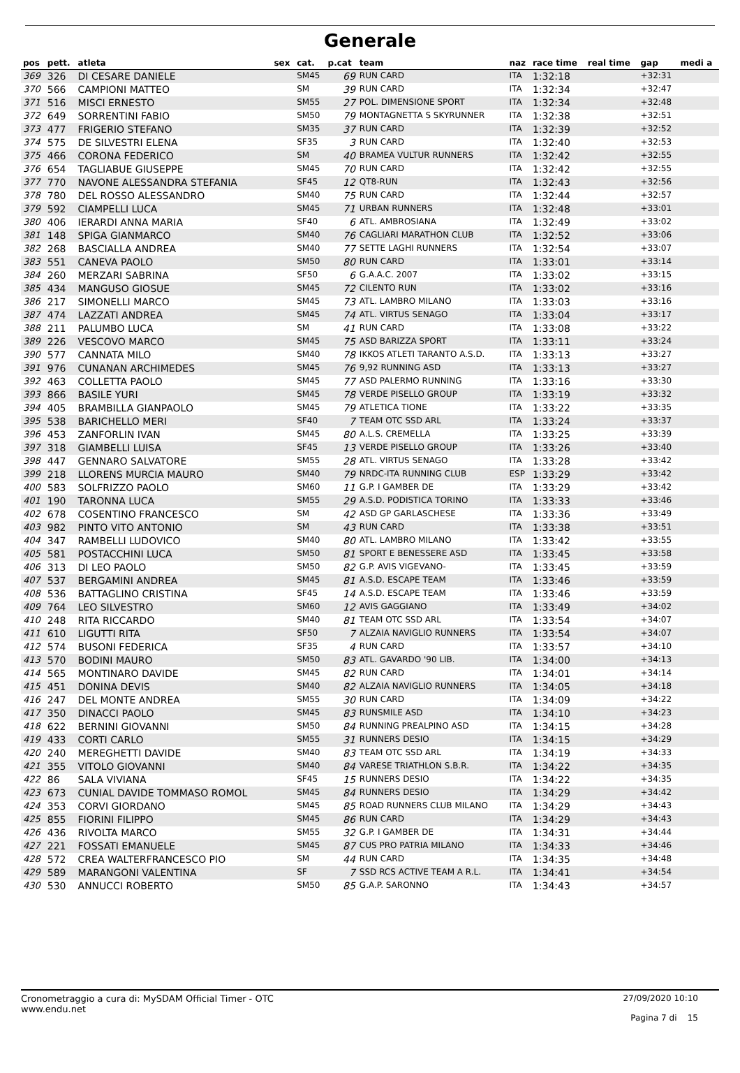Generale
| pos | pett. | atleta | sex | cat. | p.cat | team | naz | race time | real time | gap | medi a |
| --- | --- | --- | --- | --- | --- | --- | --- | --- | --- | --- | --- |
| 369 | 326 | DI CESARE DANIELE | | SM45 | 69 | RUN CARD | ITA | 1:32:18 | | +32:31 | |
| 370 | 566 | CAMPIONI MATTEO | | SM | 39 | RUN CARD | ITA | 1:32:34 | | +32:47 | |
| 371 | 516 | MISCI ERNESTO | | SM55 | 27 | POL. DIMENSIONE SPORT | ITA | 1:32:34 | | +32:48 | |
| 372 | 649 | SORRENTINI FABIO | | SM50 | 79 | MONTAGNETTA S SKYRUNNER | ITA | 1:32:38 | | +32:51 | |
| 373 | 477 | FRIGERIO STEFANO | | SM35 | 37 | RUN CARD | ITA | 1:32:39 | | +32:52 | |
| 374 | 575 | DE SILVESTRI ELENA | | SF35 | 3 | RUN CARD | ITA | 1:32:40 | | +32:53 | |
| 375 | 466 | CORONA FEDERICO | | SM | 40 | BRAMEA VULTUR RUNNERS | ITA | 1:32:42 | | +32:55 | |
| 376 | 654 | TAGLIABUE GIUSEPPE | | SM45 | 70 | RUN CARD | ITA | 1:32:42 | | +32:55 | |
| 377 | 770 | NAVONE ALESSANDRA STEFANIA | | SF45 | 12 | QT8-RUN | ITA | 1:32:43 | | +32:56 | |
| 378 | 780 | DEL ROSSO ALESSANDRO | | SM40 | 75 | RUN CARD | ITA | 1:32:44 | | +32:57 | |
| 379 | 592 | CIAMPELLI LUCA | | SM45 | 71 | URBAN RUNNERS | ITA | 1:32:48 | | +33:01 | |
| 380 | 406 | IERARDI ANNA MARIA | | SF40 | 6 | ATL. AMBROSIANA | ITA | 1:32:49 | | +33:02 | |
| 381 | 148 | SPIGA GIANMARCO | | SM40 | 76 | CAGLIARI MARATHON CLUB | ITA | 1:32:52 | | +33:06 | |
| 382 | 268 | BASCIALLA ANDREA | | SM40 | 77 | SETTE LAGHI RUNNERS | ITA | 1:32:54 | | +33:07 | |
| 383 | 551 | CANEVA PAOLO | | SM50 | 80 | RUN CARD | ITA | 1:33:01 | | +33:14 | |
| 384 | 260 | MERZARI SABRINA | | SF50 | 6 | G.A.A.C. 2007 | ITA | 1:33:02 | | +33:15 | |
| 385 | 434 | MANGUSO GIOSUE | | SM45 | 72 | CILENTO RUN | ITA | 1:33:02 | | +33:16 | |
| 386 | 217 | SIMONELLI MARCO | | SM45 | 73 | ATL. LAMBRO MILANO | ITA | 1:33:03 | | +33:16 | |
| 387 | 474 | LAZZATI ANDREA | | SM45 | 74 | ATL. VIRTUS SENAGO | ITA | 1:33:04 | | +33:17 | |
| 388 | 211 | PALUMBO LUCA | | SM | 41 | RUN CARD | ITA | 1:33:08 | | +33:22 | |
| 389 | 226 | VESCOVO MARCO | | SM45 | 75 | ASD BARIZZA SPORT | ITA | 1:33:11 | | +33:24 | |
| 390 | 577 | CANNATA MILO | | SM40 | 78 | IKKOS ATLETI TARANTO A.S.D. | ITA | 1:33:13 | | +33:27 | |
| 391 | 976 | CUNANAN ARCHIMEDES | | SM45 | 76 | 9,92 RUNNING ASD | ITA | 1:33:13 | | +33:27 | |
| 392 | 463 | COLLETTA PAOLO | | SM45 | 77 | ASD PALERMO RUNNING | ITA | 1:33:16 | | +33:30 | |
| 393 | 866 | BASILE YURI | | SM45 | 78 | VERDE PISELLO GROUP | ITA | 1:33:19 | | +33:32 | |
| 394 | 405 | BRAMBILLA GIANPAOLO | | SM45 | 79 | ATLETICA TIONE | ITA | 1:33:22 | | +33:35 | |
| 395 | 538 | BARICHELLO MERI | | SF40 | 7 | TEAM OTC SSD ARL | ITA | 1:33:24 | | +33:37 | |
| 396 | 453 | ZANFORLIN IVAN | | SM45 | 80 | A.L.S. CREMELLA | ITA | 1:33:25 | | +33:39 | |
| 397 | 318 | GIAMBELLI LUISA | | SF45 | 13 | VERDE PISELLO GROUP | ITA | 1:33:26 | | +33:40 | |
| 398 | 447 | GENNARO SALVATORE | | SM55 | 28 | ATL. VIRTUS SENAGO | ITA | 1:33:28 | | +33:42 | |
| 399 | 218 | LLORENS MURCIA MAURO | | SM40 | 79 | NRDC-ITA RUNNING CLUB | ESP | 1:33:29 | | +33:42 | |
| 400 | 583 | SOLFRIZZO PAOLO | | SM60 | 11 | G.P. I GAMBER DE | ITA | 1:33:29 | | +33:42 | |
| 401 | 190 | TARONNA LUCA | | SM55 | 29 | A.S.D. PODISTICA TORINO | ITA | 1:33:33 | | +33:46 | |
| 402 | 678 | COSENTINO FRANCESCO | | SM | 42 | ASD GP GARLASCHESE | ITA | 1:33:36 | | +33:49 | |
| 403 | 982 | PINTO VITO ANTONIO | | SM | 43 | RUN CARD | ITA | 1:33:38 | | +33:51 | |
| 404 | 347 | RAMBELLI LUDOVICO | | SM40 | 80 | ATL. LAMBRO MILANO | ITA | 1:33:42 | | +33:55 | |
| 405 | 581 | POSTACCHINI LUCA | | SM50 | 81 | SPORT E BENESSERE ASD | ITA | 1:33:45 | | +33:58 | |
| 406 | 313 | DI LEO PAOLO | | SM50 | 82 | G.P. AVIS VIGEVANO- | ITA | 1:33:45 | | +33:59 | |
| 407 | 537 | BERGAMINI ANDREA | | SM45 | 81 | A.S.D. ESCAPE TEAM | ITA | 1:33:46 | | +33:59 | |
| 408 | 536 | BATTAGLINO CRISTINA | | SF45 | 14 | A.S.D. ESCAPE TEAM | ITA | 1:33:46 | | +33:59 | |
| 409 | 764 | LEO SILVESTRO | | SM60 | 12 | AVIS GAGGIANO | ITA | 1:33:49 | | +34:02 | |
| 410 | 248 | RITA RICCARDO | | SM40 | 81 | TEAM OTC SSD ARL | ITA | 1:33:54 | | +34:07 | |
| 411 | 610 | LIGUTTI RITA | | SF50 | 7 | ALZAIA NAVIGLIO RUNNERS | ITA | 1:33:54 | | +34:07 | |
| 412 | 574 | BUSONI FEDERICA | | SF35 | 4 | RUN CARD | ITA | 1:33:57 | | +34:10 | |
| 413 | 570 | BODINI MAURO | | SM50 | 83 | ATL. GAVARDO '90 LIB. | ITA | 1:34:00 | | +34:13 | |
| 414 | 565 | MONTINARO DAVIDE | | SM45 | 82 | RUN CARD | ITA | 1:34:01 | | +34:14 | |
| 415 | 451 | DONINA DEVIS | | SM40 | 82 | ALZAIA NAVIGLIO RUNNERS | ITA | 1:34:05 | | +34:18 | |
| 416 | 247 | DEL MONTE ANDREA | | SM55 | 30 | RUN CARD | ITA | 1:34:09 | | +34:22 | |
| 417 | 350 | DINACCI PAOLO | | SM45 | 83 | RUNSMILE ASD | ITA | 1:34:10 | | +34:23 | |
| 418 | 622 | BERNINI GIOVANNI | | SM50 | 84 | RUNNING PREALPINO ASD | ITA | 1:34:15 | | +34:28 | |
| 419 | 433 | CORTI CARLO | | SM55 | 31 | RUNNERS DESIO | ITA | 1:34:15 | | +34:29 | |
| 420 | 240 | MEREGHETTI DAVIDE | | SM40 | 83 | TEAM OTC SSD ARL | ITA | 1:34:19 | | +34:33 | |
| 421 | 355 | VITOLO GIOVANNI | | SM40 | 84 | VARESE TRIATHLON S.B.R. | ITA | 1:34:22 | | +34:35 | |
| 422 | 86 | SALA VIVIANA | | SF45 | 15 | RUNNERS DESIO | ITA | 1:34:22 | | +34:35 | |
| 423 | 673 | CUNIAL DAVIDE TOMMASO ROMOL | | SM45 | 84 | RUNNERS DESIO | ITA | 1:34:29 | | +34:42 | |
| 424 | 353 | CORVI GIORDANO | | SM45 | 85 | ROAD RUNNERS CLUB MILANO | ITA | 1:34:29 | | +34:43 | |
| 425 | 855 | FIORINI FILIPPO | | SM45 | 86 | RUN CARD | ITA | 1:34:29 | | +34:43 | |
| 426 | 436 | RIVOLTA MARCO | | SM55 | 32 | G.P. I GAMBER DE | ITA | 1:34:31 | | +34:44 | |
| 427 | 221 | FOSSATI EMANUELE | | SM45 | 87 | CUS PRO PATRIA MILANO | ITA | 1:34:33 | | +34:46 | |
| 428 | 572 | CREA WALTERFRANCESCO PIO | | SM | 44 | RUN CARD | ITA | 1:34:35 | | +34:48 | |
| 429 | 589 | MARANGONI VALENTINA | | SF | 7 | SSD RCS ACTIVE TEAM A R.L. | ITA | 1:34:41 | | +34:54 | |
| 430 | 530 | ANNUCCI ROBERTO | | SM50 | 85 | G.A.P. SARONNO | ITA | 1:34:43 | | +34:57 | |
Cronometraggio a cura di: MySDAM Official Timer - OTC
www.endu.net
27/09/2020 10:10
Pagina 7 di 15